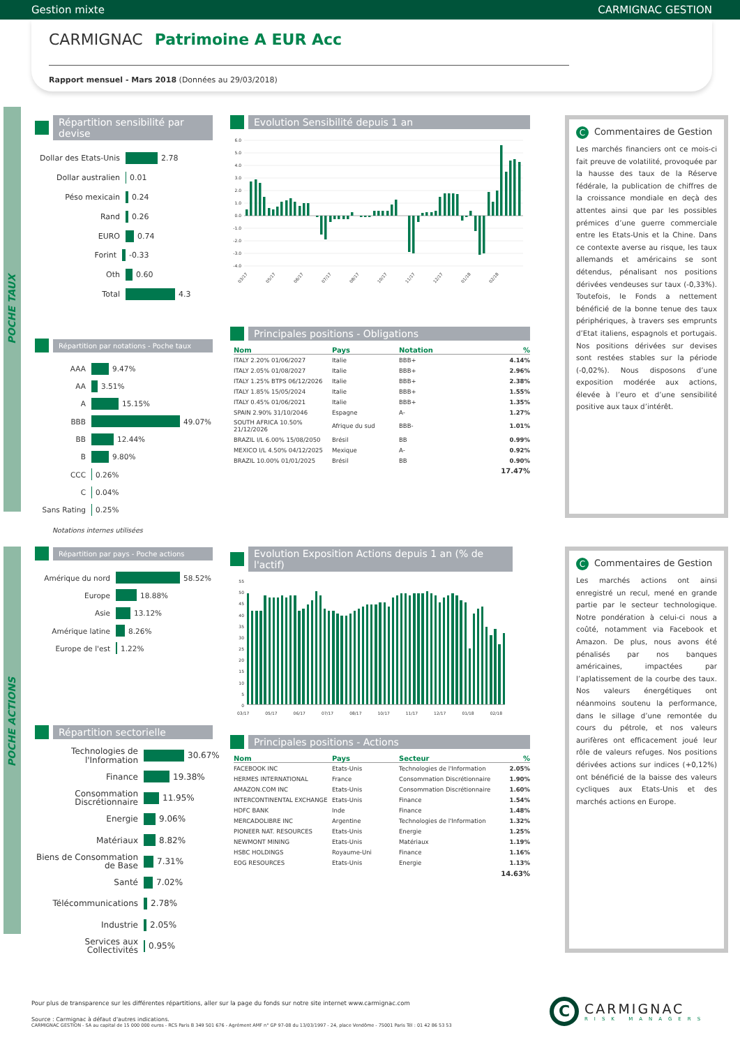Gestion mixte CARMIGNAC GESTION
CARMIGNAC Patrimoine A EUR Acc
Rapport mensuel - Mars 2018 (Données au 29/03/2018)
POCHE TAUX
Répartition sensibilité par devise
Dollar des Etats-Unis 2.78
Dollar australien 0.01
Péso mexicain 0.24
Rand 0.26
EURO 0.74
Forint -0.33
Oth 0.60
Total 4.3
Répartition par notations - Poche taux
AAA 9.47%
AA 3.51%
A 15.15%
BBB 49.07%
BB 12.44%
B 9.80%
CCC 0.26%
C 0.04%
Sans Rating 0.25%
Notations internes utilisées
Evolution Sensibilité depuis 1 an
6.0
5.0
4.0
3.0
2.0
1.0
0.0
-1.0
-2.0
-3.0
-4.0
03/17
05/17
06/17
07/17
08/17
10/17
11/17
12/17
01/18
02/18
Principales positions - Obligations
| Nom | Pays | Notation | % |
| --- | --- | --- | --- |
| ITALY 2.20% 01/06/2027 | Italie | BBB+ | 4.14% |
| ITALY 2.05% 01/08/2027 | Italie | BBB+ | 2.96% |
| ITALY 1.25% BTPS 06/12/2026 | Italie | BBB+ | 2.38% |
| ITALY 1.85% 15/05/2024 | Italie | BBB+ | 1.55% |
| ITALY 0.45% 01/06/2021 | Italie | BBB+ | 1.35% |
| SPAIN 2.90% 31/10/2046 | Espagne | A- | 1.27% |
| SOUTH AFRICA 10.50% 21/12/2026 | Afrique du sud | BBB- | 1.01% |
| BRAZIL I/L 6.00% 15/08/2050 | Brésil | BB | 0.99% |
| MEXICO I/L 4.50% 04/12/2025 | Mexique | A- | 0.92% |
| BRAZIL 10.00% 01/01/2025 | Brésil | BB | 0.90% |
| | | | 17.47% |
C Commentaires de Gestion
Les marchés financiers ont ce mois-ci fait preuve de volatilité, provoquée par la hausse des taux de la Réserve fédérale, la publication de chiffres de la croissance mondiale en deçà des attentes ainsi que par les possibles prémices d’une guerre commerciale entre les Etats-Unis et la Chine. Dans ce contexte averse au risque, les taux allemands et américains se sont détendus, pénalisant nos positions dérivées vendeuses sur taux (-0,33%). Toutefois, le Fonds a nettement bénéficié de la bonne tenue des taux périphériques, à travers ses emprunts d’Etat italiens, espagnols et portugais. Nos positions dérivées sur devises sont restées stables sur la période (-0,02%). Nous disposons d’une exposition modérée aux actions, élevée à l’euro et d’une sensibilité positive aux taux d’intérêt.
POCHE ACTIONS
Répartition par pays - Poche actions
Amérique du nord 58.52%
Europe 18.88%
Asie 13.12%
Amérique latine 8.26%
Europe de l'est 1.22%
Répartition sectorielle
Technologies de l'Information 30.67%
Finance 19.38%
Consommation Discrétionnaire 11.95%
Energie 9.06%
Matériaux 8.82%
Biens de Consommation de Base 7.31%
Santé 7.02%
Télécommunications 2.78%
Industrie 2.05%
Services aux Collectivités 0.95%
Evolution Exposition Actions depuis 1 an (% de l'actif)
55
50
45
40
35
30
25
20
15
10
5
0
03/17 05/17 06/17 07/17 08/17 10/17 11/17 12/17 01/18 02/18
Principales positions - Actions
| Nom | Pays | Secteur | % |
| --- | --- | --- | --- |
| FACEBOOK INC | Etats-Unis | Technologies de l'Information | 2.05% |
| HERMES INTERNATIONAL | France | Consommation Discrétionnaire | 1.90% |
| AMAZON.COM INC | Etats-Unis | Consommation Discrétionnaire | 1.60% |
| INTERCONTINENTAL EXCHANGE | Etats-Unis | Finance | 1.54% |
| HDFC BANK | Inde | Finance | 1.48% |
| MERCADOLIBRE INC | Argentine | Technologies de l'Information | 1.32% |
| PIONEER NAT. RESOURCES | Etats-Unis | Energie | 1.25% |
| NEWMONT MINING | Etats-Unis | Matériaux | 1.19% |
| HSBC HOLDINGS | Royaume-Uni | Finance | 1.16% |
| EOG RESOURCES | Etats-Unis | Energie | 1.13% |
| | | | 14.63% |
C Commentaires de Gestion
Les marchés actions ont ainsi enregistré un recul, mené en grande partie par le secteur technologique. Notre pondération à celui-ci nous a coûté, notamment via Facebook et Amazon. De plus, nous avons été pénalisés par nos banques américaines, impactées par l’aplatissement de la courbe des taux. Nos valeurs énergétiques ont néanmoins soutenu la performance, dans le sillage d’une remontée du cours du pétrole, et nos valeurs aurifères ont efficacement joué leur rôle de valeurs refuges. Nos positions dérivées actions sur indices (+0,12%) ont bénéficié de la baisse des valeurs cycliques aux Etats-Unis et des marchés actions en Europe.
Pour plus de transparence sur les différentes répartitions, aller sur la page du fonds sur notre site internet www.carmignac.com
Source : Carmignac à défaut d'autres indications.
CARMIGNAC GESTION - SA au capital de 15 000 000 euros - RCS Paris B 349 501 676 - Agrément AMF n° GP 97-08 du 13/03/1997 - 24, place Vendôme - 75001 Paris Tél : 01 42 86 53 53
C
CARMIGNAC
RISK MANAGERS